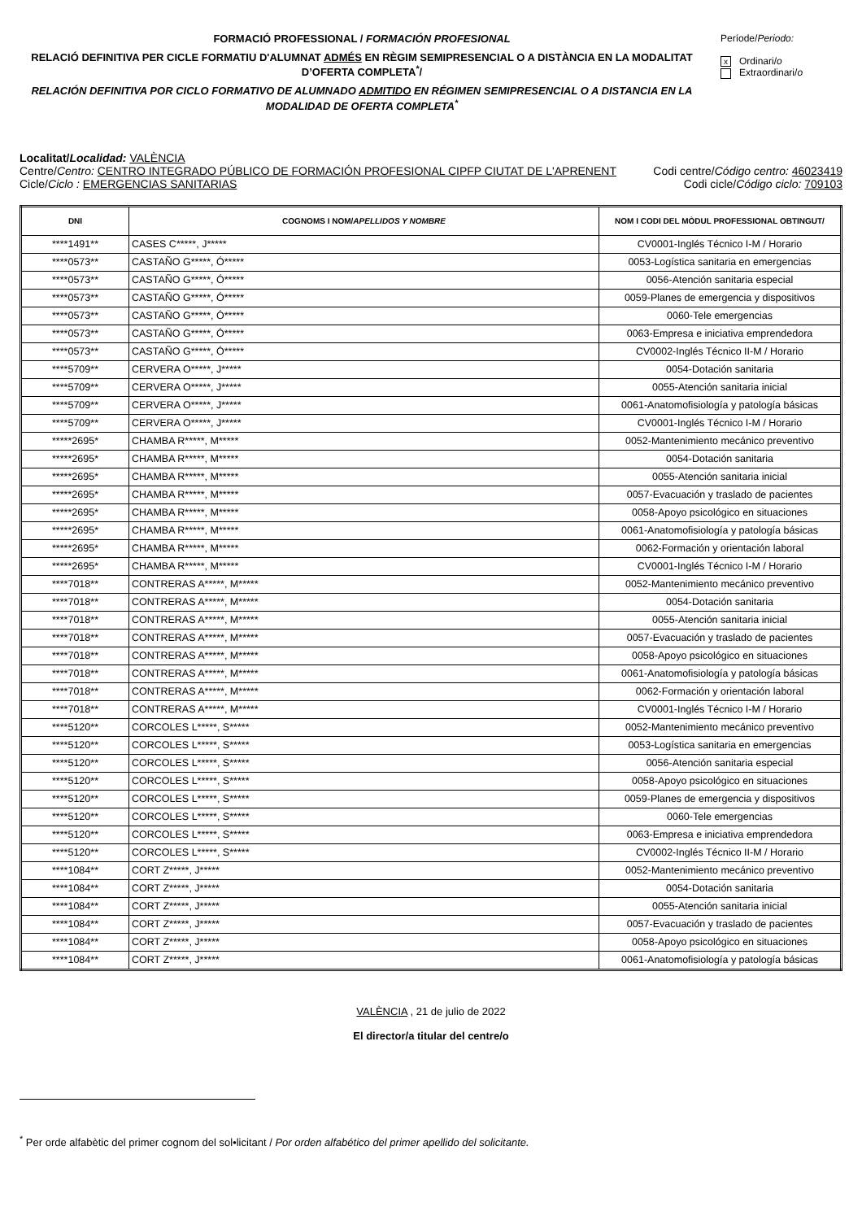FORMACIÓ PROFESSIONAL / FORMACIÓN PROFESIONAL
RELACIÓ DEFINITIVA PER CICLE FORMATIU D'ALUMNAT ADMÉS EN RÈGIM SEMIPRESENCIAL O A DISTÀNCIA EN LA MODALITAT D’OFERTA COMPLETA<sup>*</sup>/
RELACIÓN DEFINITIVA POR CICLO FORMATIVO DE ALUMNADO ADMITIDO EN RÉGIMEN SEMIPRESENCIAL O A DISTANCIA EN LA MODALIDAD DE OFERTA COMPLETA<sup>*</sup>
Període/Periodo:
x Ordinari/o
Extraordinari/o
Localitat/Localidad: VALÈNCIA
Centre/Centro: CENTRO INTEGRADO PÚBLICO DE FORMACIÓN PROFESIONAL CIPFP CIUTAT DE L'APRENENT Codi centre/Código centro: 46023419
Cicle/Ciclo : EMERGENCIAS SANITARIAS Codi cicle/Código ciclo: 709103
| DNI | COGNOMS I NOM/ APELLIDOS Y NOMBRE | NOM I CODI DEL MÒDUL PROFESSIONAL OBTINGUT/ |
| --- | --- | --- |
| ****1491** | CASES C*****, J***** | CV0001-Inglés Técnico I-M / Horario |
| ****0573** | CASTAÑO G*****, Ó***** | 0053-Logística sanitaria en emergencias |
| ****0573** | CASTAÑO G*****, Ó***** | 0056-Atención sanitaria especial |
| ****0573** | CASTAÑO G*****, Ó***** | 0059-Planes de emergencia y dispositivos |
| ****0573** | CASTAÑO G*****, Ó***** | 0060-Tele emergencias |
| ****0573** | CASTAÑO G*****, Ó***** | 0063-Empresa e iniciativa emprendedora |
| ****0573** | CASTAÑO G*****, Ó***** | CV0002-Inglés Técnico II-M / Horario |
| ****5709** | CERVERA O*****, J***** | 0054-Dotación sanitaria |
| ****5709** | CERVERA O*****, J***** | 0055-Atención sanitaria inicial |
| ****5709** | CERVERA O*****, J***** | 0061-Anatomofisiología y patología básicas |
| ****5709** | CERVERA O*****, J***** | CV0001-Inglés Técnico I-M / Horario |
| *****2695* | CHAMBA R*****, M***** | 0052-Mantenimiento mecánico preventivo |
| *****2695* | CHAMBA R*****, M***** | 0054-Dotación sanitaria |
| *****2695* | CHAMBA R*****, M***** | 0055-Atención sanitaria inicial |
| *****2695* | CHAMBA R*****, M***** | 0057-Evacuación y traslado de pacientes |
| *****2695* | CHAMBA R*****, M***** | 0058-Apoyo psicológico en situaciones |
| *****2695* | CHAMBA R*****, M***** | 0061-Anatomofisiología y patología básicas |
| *****2695* | CHAMBA R*****, M***** | 0062-Formación y orientación laboral |
| *****2695* | CHAMBA R*****, M***** | CV0001-Inglés Técnico I-M / Horario |
| ****7018** | CONTRERAS A*****, M***** | 0052-Mantenimiento mecánico preventivo |
| ****7018** | CONTRERAS A*****, M***** | 0054-Dotación sanitaria |
| ****7018** | CONTRERAS A*****, M***** | 0055-Atención sanitaria inicial |
| ****7018** | CONTRERAS A*****, M***** | 0057-Evacuación y traslado de pacientes |
| ****7018** | CONTRERAS A*****, M***** | 0058-Apoyo psicológico en situaciones |
| ****7018** | CONTRERAS A*****, M***** | 0061-Anatomofisiología y patología básicas |
| ****7018** | CONTRERAS A*****, M***** | 0062-Formación y orientación laboral |
| ****7018** | CONTRERAS A*****, M***** | CV0001-Inglés Técnico I-M / Horario |
| ****5120** | CORCOLES L*****, S***** | 0052-Mantenimiento mecánico preventivo |
| ****5120** | CORCOLES L*****, S***** | 0053-Logística sanitaria en emergencias |
| ****5120** | CORCOLES L*****, S***** | 0056-Atención sanitaria especial |
| ****5120** | CORCOLES L*****, S***** | 0058-Apoyo psicológico en situaciones |
| ****5120** | CORCOLES L*****, S***** | 0059-Planes de emergencia y dispositivos |
| ****5120** | CORCOLES L*****, S***** | 0060-Tele emergencias |
| ****5120** | CORCOLES L*****, S***** | 0063-Empresa e iniciativa emprendedora |
| ****5120** | CORCOLES L*****, S***** | CV0002-Inglés Técnico II-M / Horario |
| ****1084** | CORT Z*****, J***** | 0052-Mantenimiento mecánico preventivo |
| ****1084** | CORT Z*****, J***** | 0054-Dotación sanitaria |
| ****1084** | CORT Z*****, J***** | 0055-Atención sanitaria inicial |
| ****1084** | CORT Z*****, J***** | 0057-Evacuación y traslado de pacientes |
| ****1084** | CORT Z*****, J***** | 0058-Apoyo psicológico en situaciones |
| ****1084** | CORT Z*****, J***** | 0061-Anatomofisiología y patología básicas |
VALÈNCIA , 21 de julio de 2022
El director/a titular del centre/o
<sup>*</sup> Per orde alfabètic del primer cognom del sol•licitant / Por orden alfabético del primer apellido del solicitante.